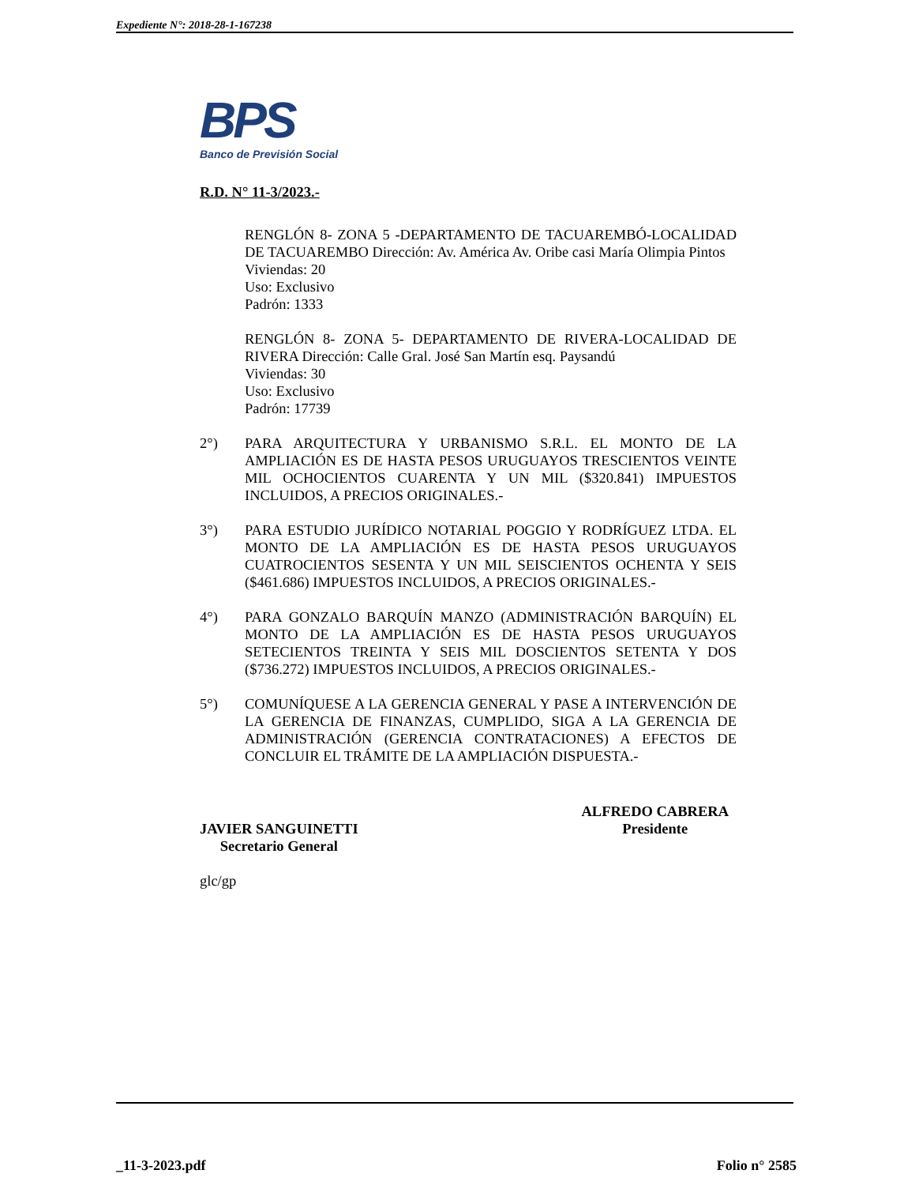Expediente N°: 2018-28-1-167238
BPS
Banco de Previsión Social
R.D. N° 11-3/2023.-
RENGLÓN 8- ZONA 5 -DEPARTAMENTO DE TACUAREMBÓ-LOCALIDAD DE TACUAREMBO Dirección: Av. América Av. Oribe casi María Olimpia Pintos
Viviendas: 20
Uso: Exclusivo
Padrón: 1333
RENGLÓN 8- ZONA 5- DEPARTAMENTO DE RIVERA-LOCALIDAD DE RIVERA Dirección: Calle Gral. José San Martín esq. Paysandú
Viviendas: 30
Uso: Exclusivo
Padrón: 17739
2°) PARA ARQUITECTURA Y URBANISMO S.R.L. EL MONTO DE LA AMPLIACIÓN ES DE HASTA PESOS URUGUAYOS TRESCIENTOS VEINTE MIL OCHOCIENTOS CUARENTA Y UN MIL ($320.841) IMPUESTOS INCLUIDOS, A PRECIOS ORIGINALES.-
3°) PARA ESTUDIO JURÍDICO NOTARIAL POGGIO Y RODRÍGUEZ LTDA. EL MONTO DE LA AMPLIACIÓN ES DE HASTA PESOS URUGUAYOS CUATROCIENTOS SESENTA Y UN MIL SEISCIENTOS OCHENTA Y SEIS ($461.686) IMPUESTOS INCLUIDOS, A PRECIOS ORIGINALES.-
4°) PARA GONZALO BARQUÍN MANZO (ADMINISTRACIÓN BARQUÍN) EL MONTO DE LA AMPLIACIÓN ES DE HASTA PESOS URUGUAYOS SETECIENTOS TREINTA Y SEIS MIL DOSCIENTOS SETENTA Y DOS ($736.272) IMPUESTOS INCLUIDOS, A PRECIOS ORIGINALES.-
5°) COMUNÍQUESE A LA GERENCIA GENERAL Y PASE A INTERVENCIÓN DE LA GERENCIA DE FINANZAS, CUMPLIDO, SIGA A LA GERENCIA DE ADMINISTRACIÓN (GERENCIA CONTRATACIONES) A EFECTOS DE CONCLUIR EL TRÁMITE DE LA AMPLIACIÓN DISPUESTA.-
JAVIER SANGUINETTI
Secretario General
ALFREDO CABRERA
Presidente
glc/gp
_11-3-2023.pdf Folio n° 2585